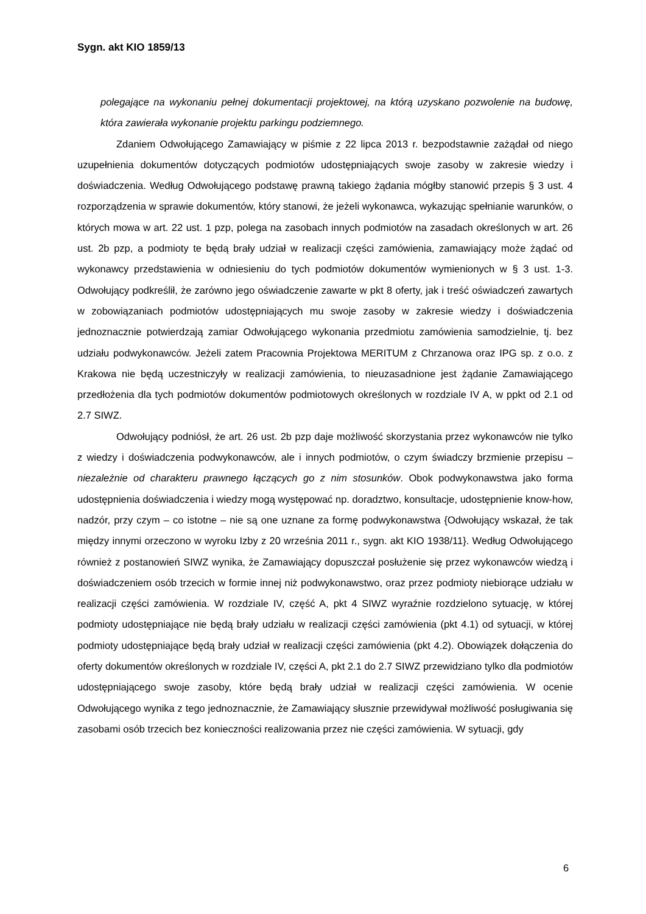Sygn. akt KIO 1859/13
polegające na wykonaniu pełnej dokumentacji projektowej, na którą uzyskano pozwolenie na budowę, która zawierała wykonanie projektu parkingu podziemnego.
Zdaniem Odwołującego Zamawiający w piśmie z 22 lipca 2013 r. bezpodstawnie zażądał od niego uzupełnienia dokumentów dotyczących podmiotów udostępniających swoje zasoby w zakresie wiedzy i doświadczenia. Według Odwołującego podstawę prawną takiego żądania mógłby stanowić przepis § 3 ust. 4 rozporządzenia w sprawie dokumentów, który stanowi, że jeżeli wykonawca, wykazując spełnianie warunków, o których mowa w art. 22 ust. 1 pzp, polega na zasobach innych podmiotów na zasadach określonych w art. 26 ust. 2b pzp, a podmioty te będą brały udział w realizacji części zamówienia, zamawiający może żądać od wykonawcy przedstawienia w odniesieniu do tych podmiotów dokumentów wymienionych w § 3 ust. 1-3. Odwołujący podkreślił, że zarówno jego oświadczenie zawarte w pkt 8 oferty, jak i treść oświadczeń zawartych w zobowiązaniach podmiotów udostępniających mu swoje zasoby w zakresie wiedzy i doświadczenia jednoznacznie potwierdzają zamiar Odwołującego wykonania przedmiotu zamówienia samodzielnie, tj. bez udziału podwykonawców. Jeżeli zatem Pracownia Projektowa MERITUM z Chrzanowa oraz IPG sp. z o.o. z Krakowa nie będą uczestniczyły w realizacji zamówienia, to nieuzasadnione jest żądanie Zamawiającego przedłożenia dla tych podmiotów dokumentów podmiotowych określonych w rozdziale IV A, w ppkt od 2.1 od 2.7 SIWZ.
Odwołujący podniósł, że art. 26 ust. 2b pzp daje możliwość skorzystania przez wykonawców nie tylko z wiedzy i doświadczenia podwykonawców, ale i innych podmiotów, o czym świadczy brzmienie przepisu – niezależnie od charakteru prawnego łączących go z nim stosunków. Obok podwykonawstwa jako forma udostępnienia doświadczenia i wiedzy mogą występować np. doradztwo, konsultacje, udostępnienie know-how, nadzór, przy czym – co istotne – nie są one uznane za formę podwykonawstwa {Odwołujący wskazał, że tak między innymi orzeczono w wyroku Izby z 20 września 2011 r., sygn. akt KIO 1938/11}. Według Odwołującego również z postanowień SIWZ wynika, że Zamawiający dopuszczał posłużenie się przez wykonawców wiedzą i doświadczeniem osób trzecich w formie innej niż podwykonawstwo, oraz przez podmioty niebiorące udziału w realizacji części zamówienia. W rozdziale IV, część A, pkt 4 SIWZ wyraźnie rozdzielono sytuację, w której podmioty udostępniające nie będą brały udziału w realizacji części zamówienia (pkt 4.1) od sytuacji, w której podmioty udostępniające będą brały udział w realizacji części zamówienia (pkt 4.2). Obowiązek dołączenia do oferty dokumentów określonych w rozdziale IV, części A, pkt 2.1 do 2.7 SIWZ przewidziano tylko dla podmiotów udostępniającego swoje zasoby, które będą brały udział w realizacji części zamówienia. W ocenie Odwołującego wynika z tego jednoznacznie, że Zamawiający słusznie przewidywał możliwość posługiwania się zasobami osób trzecich bez konieczności realizowania przez nie części zamówienia. W sytuacji, gdy
6